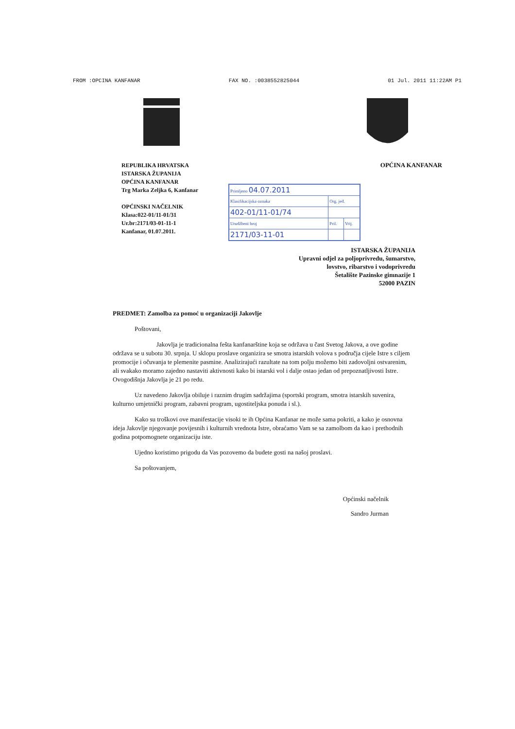FROM :OPCINA KANFANAR FAX NO. :0038552825044 01 Jul. 2011 11:22AM P1
REPUBLIKA HRVATSKA
ISTARSKA ŽUPANIJA
OPĆINA KANFANAR
Trg Marka Zeljka 6, Kanfanar
OPĆINSKI NAČELNIK
Klasa:022-01/11-01/31
Ur.br:2171/03-01-11-1
Kanfanar, 01.07.2011.
OPĆINA KANFANAR
| Primljeno 04.07.2011 | | |
| Klasifikacijska oznaka | Org. jed. | |
| 402-01/11-01/74 | | |
| Urudžbeni broj | Pril. | Vrij. |
| 2171/03-11-01 | | |
ISTARSKA ŽUPANIJA
Upravni odjel za poljoprivredu, šumarstvo,
lovstvo, ribarstvo i vodoprivredu
Šetalište Pazinske gimnazije 1
52000 PAZIN
PREDMET: Zamolba za pomoć u organizaciji Jakovlje
Poštovani,
Jakovlja je tradicionalna fešta kanfanarštine koja se održava u čast Svetog Jakova, a ove godine održava se u subotu 30. srpnja. U sklopu proslave organizira se smotra istarskih volova s područja cijele Istre s ciljem promocije i očuvanja te plemenite pasmine. Analizirajući razultate na tom polju možemo biti zadovoljni ostvarenim, ali svakako moramo zajedno nastaviti aktivnosti kako bi istarski vol i dalje ostao jedan od prepoznatljivosti Istre. Ovogodišnja Jakovlja je 21 po redu.
Uz navedeno Jakovlja obiluje i raznim drugim sadržajima (sportski program, smotra istarskih suvenira, kulturno umjetnički program, zabavni program, ugostiteljska ponuda i sl.).
Kako su troškovi ove manifestacije visoki te ih Općina Kanfanar ne može sama pokriti, a kako je osnovna ideja Jakovlje njegovanje povijesnih i kulturnih vrednota Istre, obraćamo Vam se sa zamolbom da kao i prethodnih godina potpomognete organizaciju iste.
Ujedno koristimo prigodu da Vas pozovemo da budete gosti na našoj proslavi.
Sa poštovanjem,
Općinski načelnik
Sandro Jurman